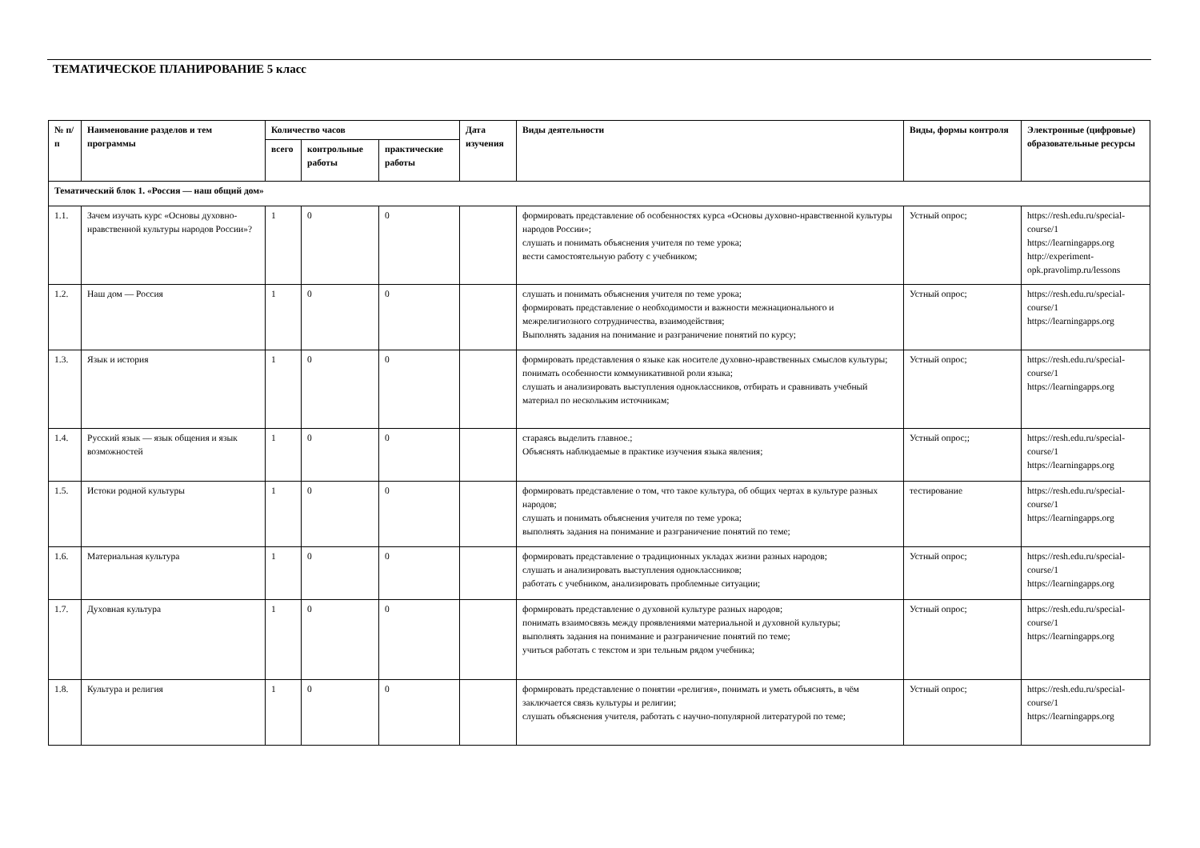ТЕМАТИЧЕСКОЕ ПЛАНИРОВАНИЕ 5 класс
| № п/ п | Наименование разделов и тем программы | Количество часов | | | Дата изучения | Виды деятельности | Виды, формы контроля | Электронные (цифровые) образовательные ресурсы |
| --- | --- | --- | --- | --- | --- | --- | --- | --- |
| | | всего | контрольные работы | практические работы | | | | |
| Тематический блок 1. «Россия — наш общий дом» | | | | | | | | |
| 1.1. | Зачем изучать курс «Основы духовно-нравственной культуры народов России»? | 1 | 0 | 0 | | формировать представление об особенностях курса «Основы духовно-нравственной культуры народов России»; слушать и понимать объяснения учителя по теме урока; вести самостоятельную работу с учебником; | Устный опрос; | https://resh.edu.ru/special-course/1 https://learningapps.org http://experiment-opk.pravolimp.ru/lessons |
| 1.2. | Наш дом — Россия | 1 | 0 | 0 | | слушать и понимать объяснения учителя по теме урока; формировать представление о необходимости и важности межнационального и межрелигиозного сотрудничества, взаимодействия; Выполнять задания на понимание и разграничение понятий по курсу; | Устный опрос; | https://resh.edu.ru/special-course/1 https://learningapps.org |
| 1.3. | Язык и история | 1 | 0 | 0 | | формировать представления о языке как носителе духовно-нравственных смыслов культуры; понимать особенности коммуникативной роли языка; слушать и анализировать выступления одноклассников, отбирать и сравнивать учебный материал по нескольким источникам; | Устный опрос; | https://resh.edu.ru/special-course/1 https://learningapps.org |
| 1.4. | Русский язык — язык общения и язык возможностей | 1 | 0 | 0 | | стараясь выделить главное.; Объяснять наблюдаемые в практике изучения языка явления; | Устный опрос;; | https://resh.edu.ru/special-course/1 https://learningapps.org |
| 1.5. | Истоки родной культуры | 1 | 0 | 0 | | формировать представление о том, что такое культура, об общих чертах в культуре разных народов; слушать и понимать объяснения учителя по теме урока; выполнять задания на понимание и разграничение понятий по теме; | тестирование | https://resh.edu.ru/special-course/1 https://learningapps.org |
| 1.6. | Материальная культура | 1 | 0 | 0 | | формировать представление о традиционных укладах жизни разных народов; слушать и анализировать выступления одноклассников; работать с учебником, анализировать проблемные ситуации; | Устный опрос; | https://resh.edu.ru/special-course/1 https://learningapps.org |
| 1.7. | Духовная культура | 1 | 0 | 0 | | формировать представление о духовной культуре разных народов; понимать взаимосвязь между проявлениями материальной и духовной культуры; выполнять задания на понимание и разграничение понятий по теме; учиться работать с текстом и зри тельным рядом учебника; | Устный опрос; | https://resh.edu.ru/special-course/1 https://learningapps.org |
| 1.8. | Культура и религия | 1 | 0 | 0 | | формировать представление о понятии «религия», понимать и уметь объяснять, в чём заключается связь культуры и религии; слушать объяснения учителя, работать с научно-популярной литературой по теме; | Устный опрос; | https://resh.edu.ru/special-course/1 https://learningapps.org |